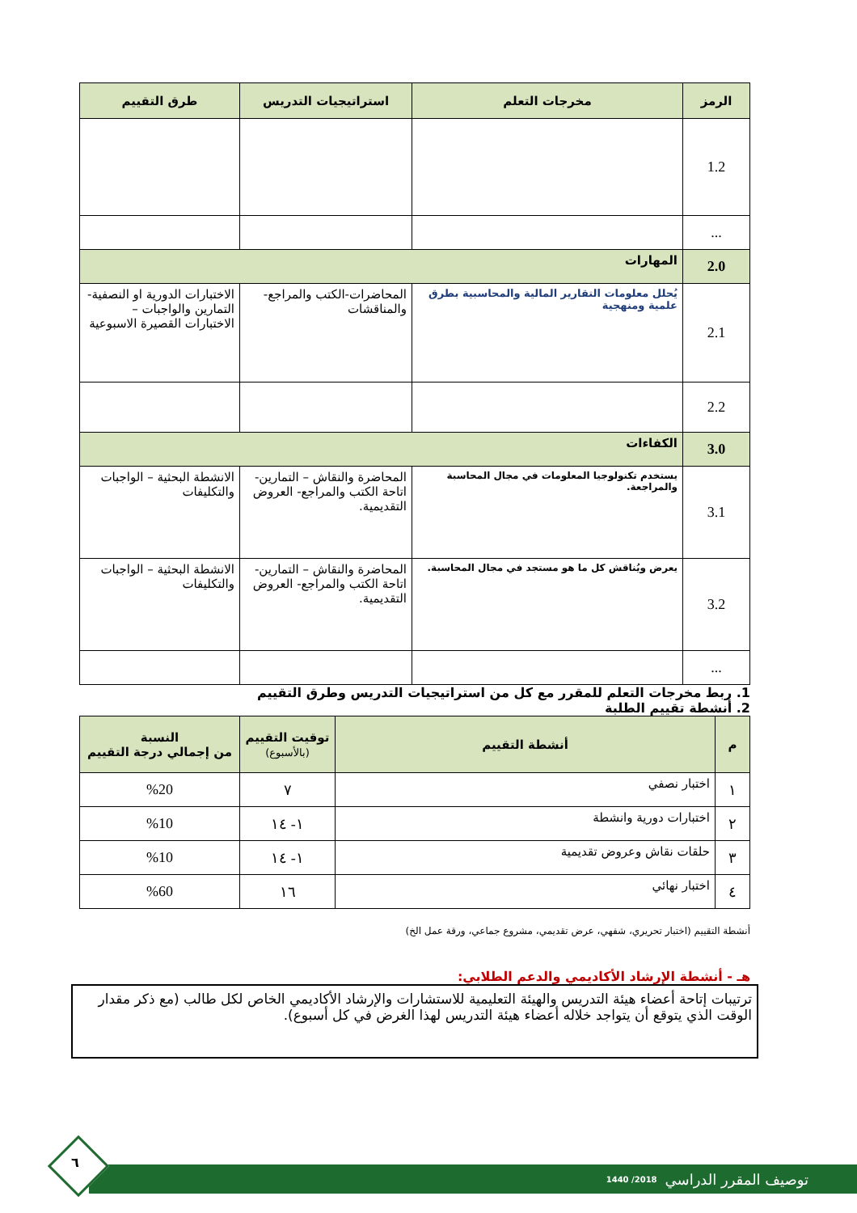| الرمز | مخرجات التعلم | استراتيجيات التدريس | طرق التقييم |
| --- | --- | --- | --- |
| 1.2 | | | |
| ... | | | |
| 2.0 | المهارات | | |
| 2.1 | يُحلل معلومات التقارير المالية والمحاسبية بطرق علمية ومنهجية | المحاضرات-الكتب والمراجع-والمناقشات | الاختبارات الدورية او النصفية- التمارين والواجبات – الاختبارات القصيرة الاسبوعية |
| 2.2 | | | |
| 3.0 | الكفاءات | | |
| 3.1 | يستخدم تكنولوجيا المعلومات في مجال المحاسبة والمراجعة. | المحاضرة والنقاش – التمارين- اتاحة الكتب والمراجع- العروض التقديمية. | الانشطة البحثية – الواجبات والتكليفات |
| 3.2 | يعرض ويُناقش كل ما هو مستجد في مجال المحاسبة. | المحاضرة والنقاش – التمارين- اتاحة الكتب والمراجع- العروض التقديمية. | الانشطة البحثية – الواجبات والتكليفات |
| ... | | | |
1. ربط مخرجات التعلم للمقرر مع كل من استراتيجيات التدريس وطرق التقييم
2. أنشطة تقييم الطلبة
| م | أنشطة التقييم | توقيت التقييم (بالأسبوع) | النسبة من إجمالي درجة التقييم |
| --- | --- | --- | --- |
| ١ | اختبار نصفي | ٧ | %20 |
| ٢ | اختبارات دورية وانشطة | ١- ١٤ | %10 |
| ٣ | حلقات نقاش وعروض تقديمية | ١- ١٤ | %10 |
| ٤ | اختبار نهائي | ١٦ | %60 |
أنشطة التقييم (اختبار تحريري، شفهي، عرض تقديمي، مشروع جماعي، ورقة عمل الخ)
هـ - أنشطة الإرشاد الأكاديمي والدعم الطلابي:
ترتيبات إتاحة أعضاء هيئة التدريس والهيئة التعليمية للاستشارات والإرشاد الأكاديمي الخاص لكل طالب (مع ذكر مقدار الوقت الذي يتوقع أن يتواجد خلاله أعضاء هيئة التدريس لهذا الغرض في كل أسبوع).
توصيف المقرر الدراسي 2018/ 1440
٦